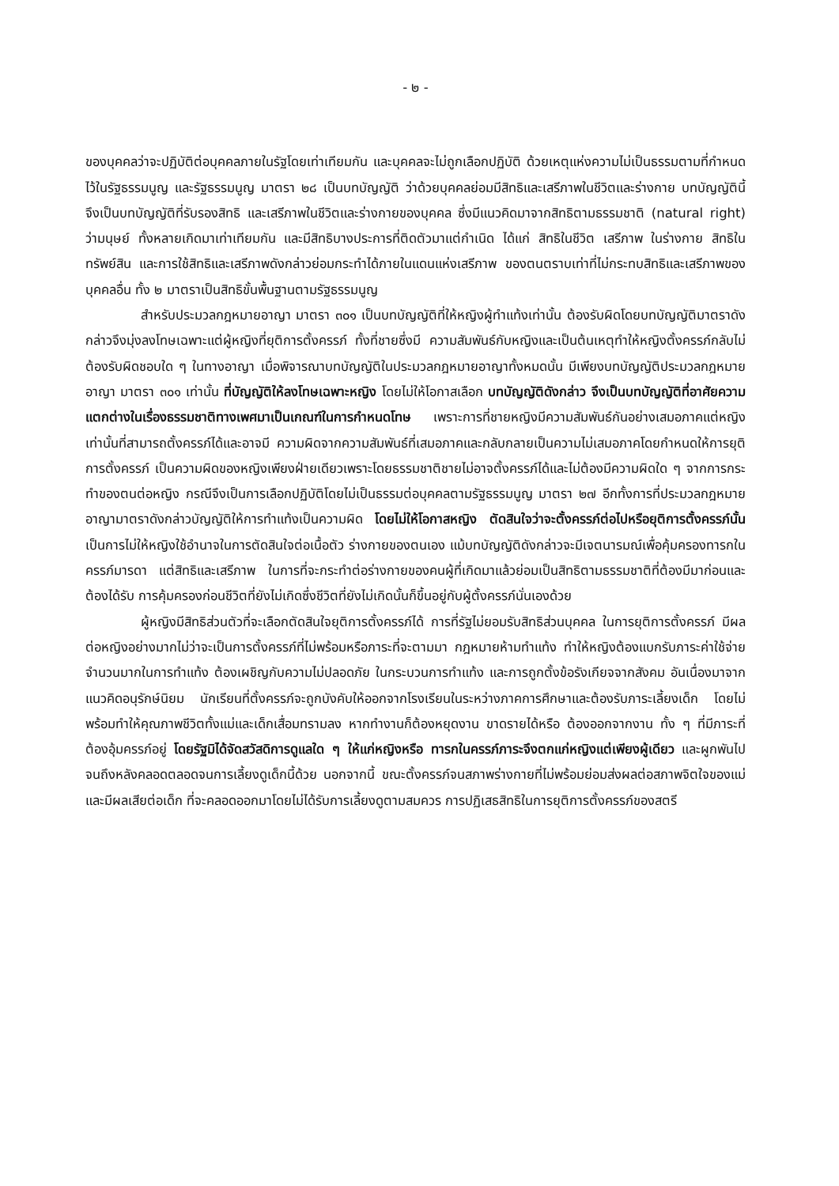- ๒ -
ของบุคคลว่าจะปฏิบัติต่อบุคคลภายในรัฐโดยเท่าเทียมกัน และบุคคลจะไม่ถูกเลือกปฏิบัติ ด้วยเหตุแห่งความไม่เป็นธรรมตามที่กำหนดไว้ในรัฐธรรมนูญ และรัฐธรรมนูญ มาตรา ๒๘ เป็นบทบัญญัติ ว่าด้วยบุคคลย่อมมีสิทธิและเสรีภาพในชีวิตและร่างกาย บทบัญญัตินี้จึงเป็นบทบัญญัติที่รับรองสิทธิ และเสรีภาพในชีวิตและร่างกายของบุคคล ซึ่งมีแนวคิดมาจากสิทธิตามธรรมชาติ (natural right) ว่ามนุษย์ ทั้งหลายเกิดมาเท่าเทียมกัน และมีสิทธิบางประการที่ติดตัวมาแต่กำเนิด ได้แก่ สิทธิในชีวิต เสรีภาพ ในร่างกาย สิทธิในทรัพย์สิน และการใช้สิทธิและเสรีภาพดังกล่าวย่อมกระทำได้ภายในแดนแห่งเสรีภาพ ของตนตราบเท่าที่ไม่กระทบสิทธิและเสรีภาพของบุคคลอื่น ทั้ง ๒ มาตราเป็นสิทธิขั้นพื้นฐานตามรัฐธรรมนูญ
สำหรับประมวลกฎหมายอาญา มาตรา ๓๐๑ เป็นบทบัญญัติที่ให้หญิงผู้ทำแท้งเท่านั้น ต้องรับผิดโดยบทบัญญัติมาตราดังกล่าวจึงมุ่งลงโทษเฉพาะแต่ผู้หญิงที่ยุติการตั้งครรภ์ ทั้งที่ชายซึ่งมี ความสัมพันธ์กับหญิงและเป็นต้นเหตุทำให้หญิงตั้งครรภ์กลับไม่ต้องรับผิดชอบใด ๆ ในทางอาญา เมื่อพิจารณาบทบัญญัติในประมวลกฎหมายอาญาทั้งหมดนั้น มีเพียงบทบัญญัติประมวลกฎหมายอาญา มาตรา ๓๐๑ เท่านั้น ที่บัญญัติให้ลงโทษเฉพาะหญิง โดยไม่ให้โอกาสเลือก บทบัญญัติดังกล่าว จึงเป็นบทบัญญัติที่อาศัยความแตกต่างในเรื่องธรรมชาติทางเพศมาเป็นเกณฑ์ในการกำหนดโทษ เพราะการที่ชายหญิงมีความสัมพันธ์กันอย่างเสมอภาคแต่หญิงเท่านั้นที่สามารถตั้งครรภ์ได้และอาจมี ความผิดจากความสัมพันธ์ที่เสมอภาคและกลับกลายเป็นความไม่เสมอภาคโดยกำหนดให้การยุติการตั้งครรภ์ เป็นความผิดของหญิงเพียงฝ่ายเดียวเพราะโดยธรรมชาติชายไม่อาจตั้งครรภ์ได้และไม่ต้องมีความผิดใด ๆ จากการกระทำของตนต่อหญิง กรณีจึงเป็นการเลือกปฏิบัติโดยไม่เป็นธรรมต่อบุคคลตามรัฐธรรมนูญ มาตรา ๒๗ อีกทั้งการที่ประมวลกฎหมายอาญามาตราดังกล่าวบัญญัติให้การทำแท้งเป็นความผิด โดยไม่ให้โอกาสหญิง ตัดสินใจว่าจะตั้งครรภ์ต่อไปหรือยุติการตั้งครรภ์นั้น เป็นการไม่ให้หญิงใช้อำนาจในการตัดสินใจต่อเนื้อตัว ร่างกายของตนเอง แม้บทบัญญัติดังกล่าวจะมีเจตนารมณ์เพื่อคุ้มครองทารกในครรภ์มารดา แต่สิทธิและเสรีภาพ ในการที่จะกระทำต่อร่างกายของคนผู้ที่เกิดมาแล้วย่อมเป็นสิทธิตามธรรมชาติที่ต้องมีมาก่อนและต้องได้รับ การคุ้มครองก่อนชีวิตที่ยังไม่เกิดซึ่งชีวิตที่ยังไม่เกิดนั้นก็ขึ้นอยู่กับผู้ตั้งครรภ์นั่นเองด้วย
ผู้หญิงมีสิทธิส่วนตัวที่จะเลือกตัดสินใจยุติการตั้งครรภ์ได้ การที่รัฐไม่ยอมรับสิทธิส่วนบุคคล ในการยุติการตั้งครรภ์ มีผลต่อหญิงอย่างมากไม่ว่าจะเป็นการตั้งครรภ์ที่ไม่พร้อมหรือภาระที่จะตามมา กฎหมายห้ามทำแท้ง ทำให้หญิงต้องแบกรับภาระค่าใช้จ่ายจำนวนมากในการทำแท้ง ต้องเผชิญกับความไม่ปลอดภัย ในกระบวนการทำแท้ง และการถูกตั้งข้อรังเกียจจากสังคม อันเนื่องมาจากแนวคิดอนุรักษ์นิยม นักเรียนที่ตั้งครรภ์จะถูกบังคับให้ออกจากโรงเรียนในระหว่างภาคการศึกษาและต้องรับภาระเลี้ยงเด็ก โดยไม่พร้อมทำให้คุณภาพชีวิตทั้งแม่และเด็กเสื่อมทรามลง หากทำงานก็ต้องหยุดงาน ขาดรายได้หรือ ต้องออกจากงาน ทั้ง ๆ ที่มีภาระที่ต้องอุ้มครรภ์อยู่ โดยรัฐมิได้จัดสวัสดิการดูแลใด ๆ ให้แก่หญิงหรือ ทารกในครรภ์ภาระจึงตกแก่หญิงแต่เพียงผู้เดียว และผูกพันไปจนถึงหลังคลอดตลอดจนการเลี้ยงดูเด็กนี้ด้วย นอกจากนี้ ขณะตั้งครรภ์จนสภาพร่างกายที่ไม่พร้อมย่อมส่งผลต่อสภาพจิตใจของแม่ และมีผลเสียต่อเด็ก ที่จะคลอดออกมาโดยไม่ได้รับการเลี้ยงดูตามสมควร การปฏิเสธสิทธิในการยุติการตั้งครรภ์ของสตรี